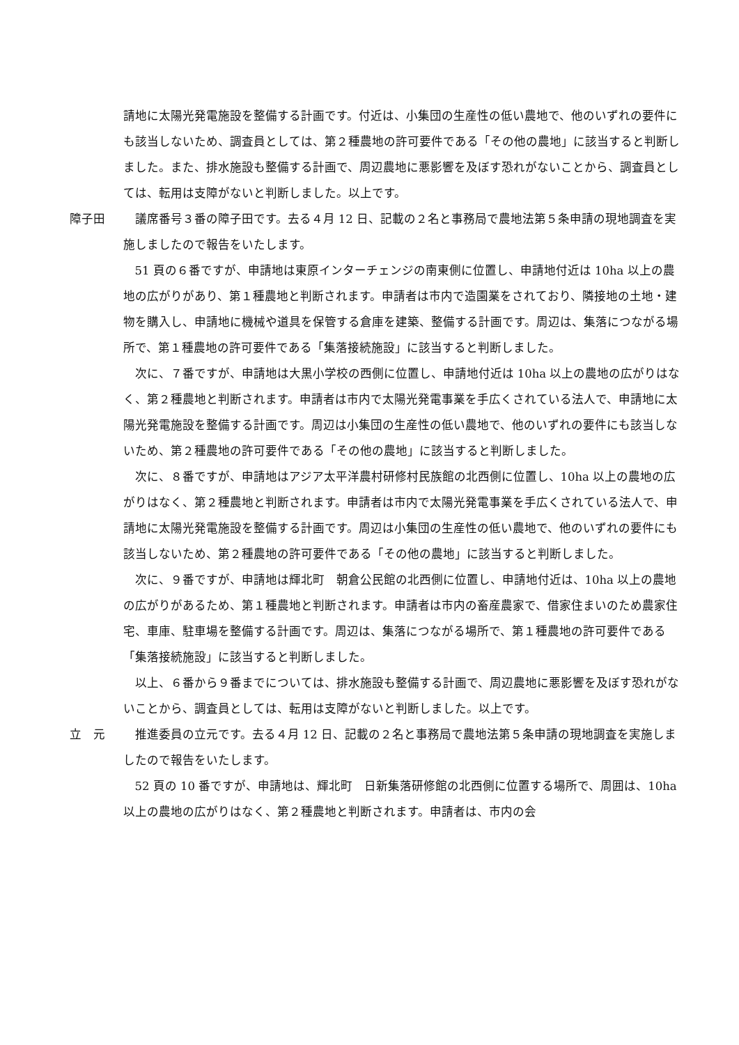請地に太陽光発電施設を整備する計画です。付近は、小集団の生産性の低い農地で、他のいずれの要件にも該当しないため、調査員としては、第２種農地の許可要件である「その他の農地」に該当すると判断しました。また、排水施設も整備する計画で、周辺農地に悪影響を及ぼす恐れがないことから、調査員としては、転用は支障がないと判断しました。以上です。
障子田 議席番号３番の障子田です。去る４月 12 日、記載の２名と事務局で農地法第５条申請の現地調査を実施しましたので報告をいたします。
51 頁の６番ですが、申請地は東原インターチェンジの南東側に位置し、申請地付近は 10ha 以上の農地の広がりがあり、第１種農地と判断されます。申請者は市内で造園業をされており、隣接地の土地・建物を購入し、申請地に機械や道具を保管する倉庫を建築、整備する計画です。周辺は、集落につながる場所で、第１種農地の許可要件である「集落接続施設」に該当すると判断しました。
次に、７番ですが、申請地は大黒小学校の西側に位置し、申請地付近は 10ha 以上の農地の広がりはなく、第２種農地と判断されます。申請者は市内で太陽光発電事業を手広くされている法人で、申請地に太陽光発電施設を整備する計画です。周辺は小集団の生産性の低い農地で、他のいずれの要件にも該当しないため、第２種農地の許可要件である「その他の農地」に該当すると判断しました。
次に、８番ですが、申請地はアジア太平洋農村研修村民族館の北西側に位置し、10ha 以上の農地の広がりはなく、第２種農地と判断されます。申請者は市内で太陽光発電事業を手広くされている法人で、申請地に太陽光発電施設を整備する計画です。周辺は小集団の生産性の低い農地で、他のいずれの要件にも該当しないため、第２種農地の許可要件である「その他の農地」に該当すると判断しました。
次に、９番ですが、申請地は輝北町　朝倉公民館の北西側に位置し、申請地付近は、10ha 以上の農地の広がりがあるため、第１種農地と判断されます。申請者は市内の畜産農家で、借家住まいのため農家住宅、車庫、駐車場を整備する計画です。周辺は、集落につながる場所で、第１種農地の許可要件である「集落接続施設」に該当すると判断しました。
以上、６番から９番までについては、排水施設も整備する計画で、周辺農地に悪影響を及ぼす恐れがないことから、調査員としては、転用は支障がないと判断しました。以上です。
立　元 推進委員の立元です。去る４月 12 日、記載の２名と事務局で農地法第５条申請の現地調査を実施しましたので報告をいたします。
52 頁の 10 番ですが、申請地は、輝北町　日新集落研修館の北西側に位置する場所で、周囲は、10ha 以上の農地の広がりはなく、第２種農地と判断されます。申請者は、市内の会